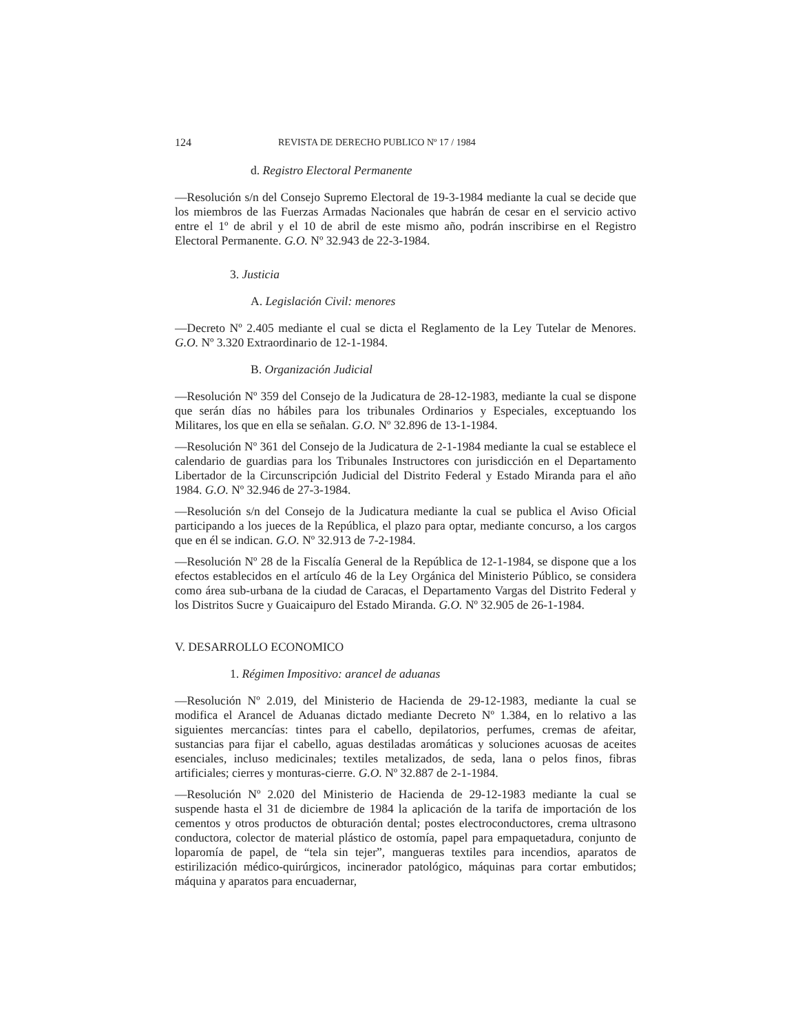124 REVISTA DE DERECHO PUBLICO Nº 17 / 1984
d. Registro Electoral Permanente
—Resolución s/n del Consejo Supremo Electoral de 19-3-1984 mediante la cual se decide que los miembros de las Fuerzas Armadas Nacionales que habrán de cesar en el servicio activo entre el 1º de abril y el 10 de abril de este mismo año, podrán inscribirse en el Registro Electoral Permanente. G.O. Nº 32.943 de 22-3-1984.
3. Justicia
A. Legislación Civil: menores
—Decreto Nº 2.405 mediante el cual se dicta el Reglamento de la Ley Tutelar de Menores. G.O. Nº 3.320 Extraordinario de 12-1-1984.
B. Organización Judicial
—Resolución Nº 359 del Consejo de la Judicatura de 28-12-1983, mediante la cual se dispone que serán días no hábiles para los tribunales Ordinarios y Especiales, exceptuando los Militares, los que en ella se señalan. G.O. Nº 32.896 de 13-1-1984.
—Resolución Nº 361 del Consejo de la Judicatura de 2-1-1984 mediante la cual se establece el calendario de guardias para los Tribunales Instructores con jurisdicción en el Departamento Libertador de la Circunscripción Judicial del Distrito Federal y Estado Miranda para el año 1984. G.O. Nº 32.946 de 27-3-1984.
—Resolución s/n del Consejo de la Judicatura mediante la cual se publica el Aviso Oficial participando a los jueces de la República, el plazo para optar, mediante concurso, a los cargos que en él se indican. G.O. Nº 32.913 de 7-2-1984.
—Resolución Nº 28 de la Fiscalía General de la República de 12-1-1984, se dispone que a los efectos establecidos en el artículo 46 de la Ley Orgánica del Ministerio Público, se considera como área sub-urbana de la ciudad de Caracas, el Departamento Vargas del Distrito Federal y los Distritos Sucre y Guaicaipuro del Estado Miranda. G.O. Nº 32.905 de 26-1-1984.
V. DESARROLLO ECONOMICO
1. Régimen Impositivo: arancel de aduanas
—Resolución Nº 2.019, del Ministerio de Hacienda de 29-12-1983, mediante la cual se modifica el Arancel de Aduanas dictado mediante Decreto Nº 1.384, en lo relativo a las siguientes mercancías: tintes para el cabello, depilatorios, perfumes, cremas de afeitar, sustancias para fijar el cabello, aguas destiladas aromáticas y soluciones acuosas de aceites esenciales, incluso medicinales; textiles metalizados, de seda, lana o pelos finos, fibras artificiales; cierres y monturas-cierre. G.O. Nº 32.887 de 2-1-1984.
—Resolución Nº 2.020 del Ministerio de Hacienda de 29-12-1983 mediante la cual se suspende hasta el 31 de diciembre de 1984 la aplicación de la tarifa de importación de los cementos y otros productos de obturación dental; postes electroconductores, crema ultrasono conductora, colector de material plástico de ostomía, papel para empaquetadura, conjunto de loparomía de papel, de “tela sin tejer”, mangueras textiles para incendios, aparatos de estirilización médico-quirúrgicos, incinerador patológico, máquinas para cortar embutidos; máquina y aparatos para encuadernar,